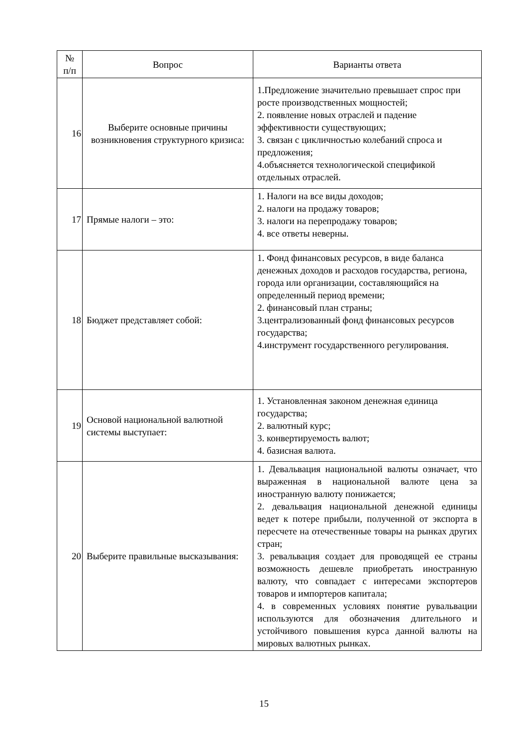| № п/п | Вопрос | Варианты ответа |
| --- | --- | --- |
| 16 | Выберите основные причины возникновения структурного кризиса: | 1.Предложение значительно превышает спрос при росте производственных мощностей; 2. появление новых отраслей и падение эффективности существующих; 3. связан с цикличностью колебаний спроса и предложения; 4.объясняется технологической спецификой отдельных отраслей. |
| 17 | Прямые налоги – это: | 1. Налоги на все виды доходов; 2. налоги на продажу товаров; 3. налоги на перепродажу товаров; 4. все ответы неверны. |
| 18 | Бюджет представляет собой: | 1. Фонд финансовых ресурсов, в виде баланса денежных доходов и расходов государства, региона, города или организации, составляющийся на определенный период времени; 2. финансовый план страны; 3.централизованный фонд финансовых ресурсов государства; 4.инструмент государственного регулирования. |
| 19 | Основой национальной валютной системы выступает: | 1. Установленная законом денежная единица государства; 2. валютный курс; 3. конвертируемость валют; 4. базисная валюта. |
| 20 | Выберите правильные высказывания: | 1. Девальвация национальной валюты означает, что выраженная в национальной валюте цена за иностранную валюту понижается; 2. девальвация национальной денежной единицы ведет к потере прибыли, полученной от экспорта в пересчете на отечественные товары на рынках других стран; 3. ревальвация создает для проводящей ее страны возможность дешевле приобретать иностранную валюту, что совпадает с интересами экспортеров товаров и импортеров капитала; 4. в современных условиях понятие рувальвации используются для обозначения длительного и устойчивого повышения курса данной валюты на мировых валютных рынках. |
15